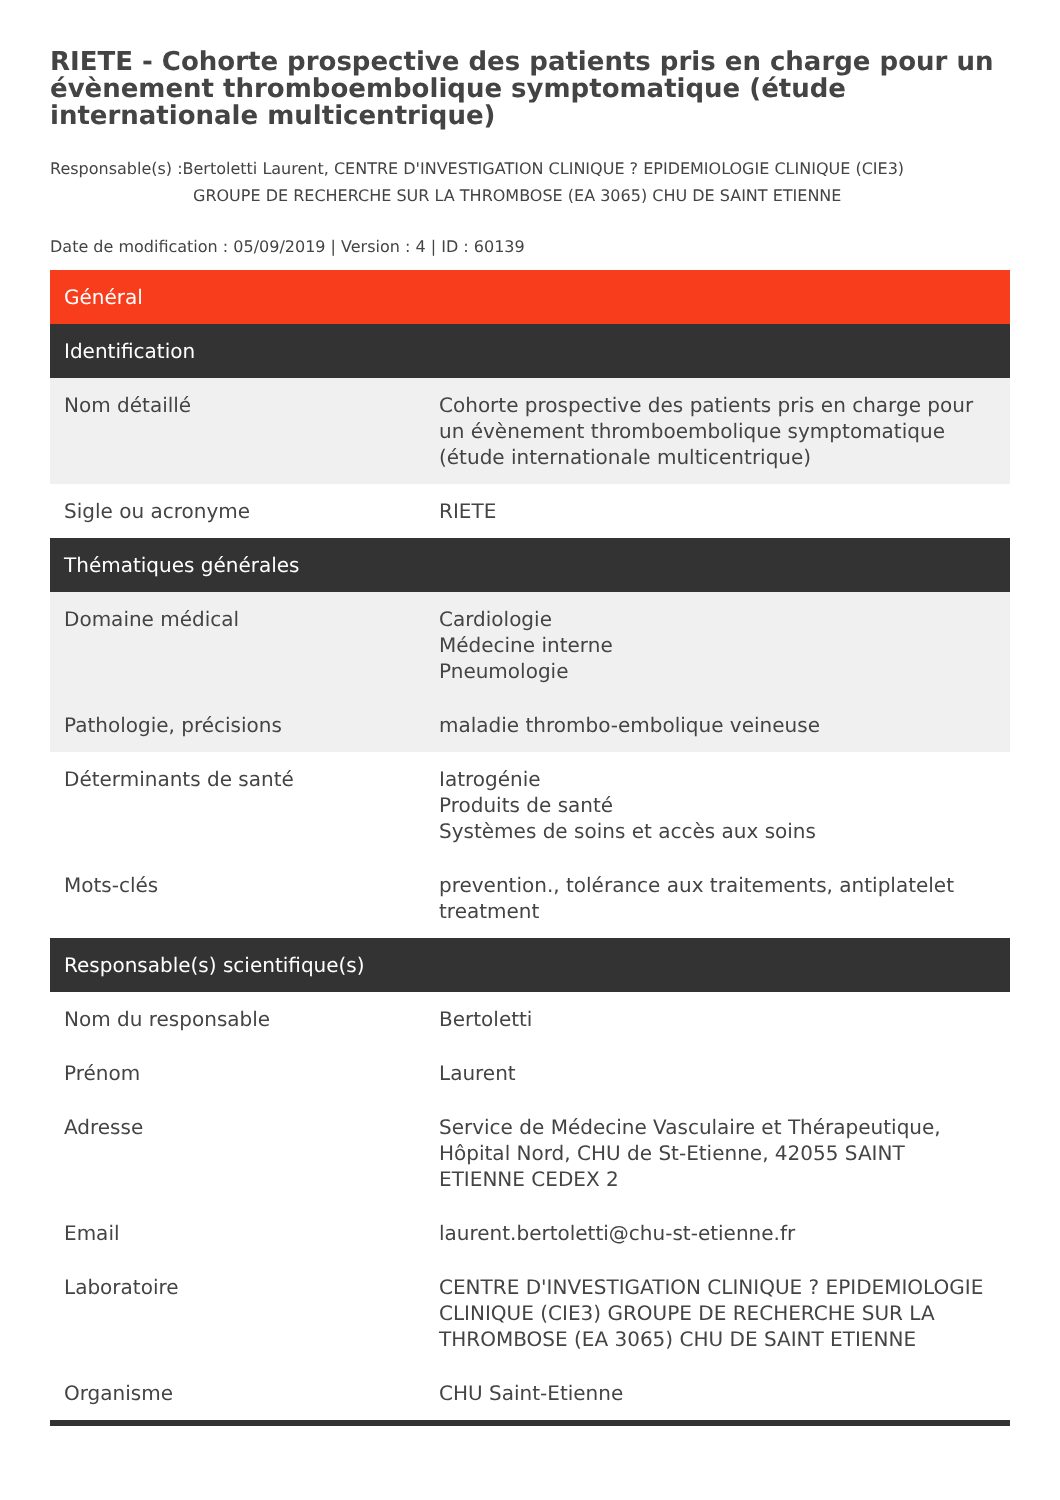RIETE - Cohorte prospective des patients pris en charge pour un évènement thromboembolique symptomatique (étude internationale multicentrique)
Responsable(s) :Bertoletti Laurent, CENTRE D'INVESTIGATION CLINIQUE ? EPIDEMIOLOGIE CLINIQUE (CIE3)
GROUPE DE RECHERCHE SUR LA THROMBOSE (EA 3065) CHU DE SAINT ETIENNE
Date de modification : 05/09/2019 | Version : 4 | ID : 60139
| Général | |
| --- | --- |
| Identification | |
| Nom détaillé | Cohorte prospective des patients pris en charge pour un évènement thromboembolique symptomatique (étude internationale multicentrique) |
| Sigle ou acronyme | RIETE |
| Thématiques générales | |
| Domaine médical | Cardiologie Médecine interne Pneumologie |
| Pathologie, précisions | maladie thrombo-embolique veineuse |
| Déterminants de santé | Iatrogénie Produits de santé Systèmes de soins et accès aux soins |
| Mots-clés | prevention., tolérance aux traitements, antiplatelet treatment |
| Responsable(s) scientifique(s) | |
| Nom du responsable | Bertoletti |
| Prénom | Laurent |
| Adresse | Service de Médecine Vasculaire et Thérapeutique, Hôpital Nord, CHU de St-Etienne, 42055 SAINT ETIENNE CEDEX 2 |
| Email | laurent.bertoletti@chu-st-etienne.fr |
| Laboratoire | CENTRE D'INVESTIGATION CLINIQUE ? EPIDEMIOLOGIE CLINIQUE (CIE3) GROUPE DE RECHERCHE SUR LA THROMBOSE (EA 3065) CHU DE SAINT ETIENNE |
| Organisme | CHU Saint-Etienne |